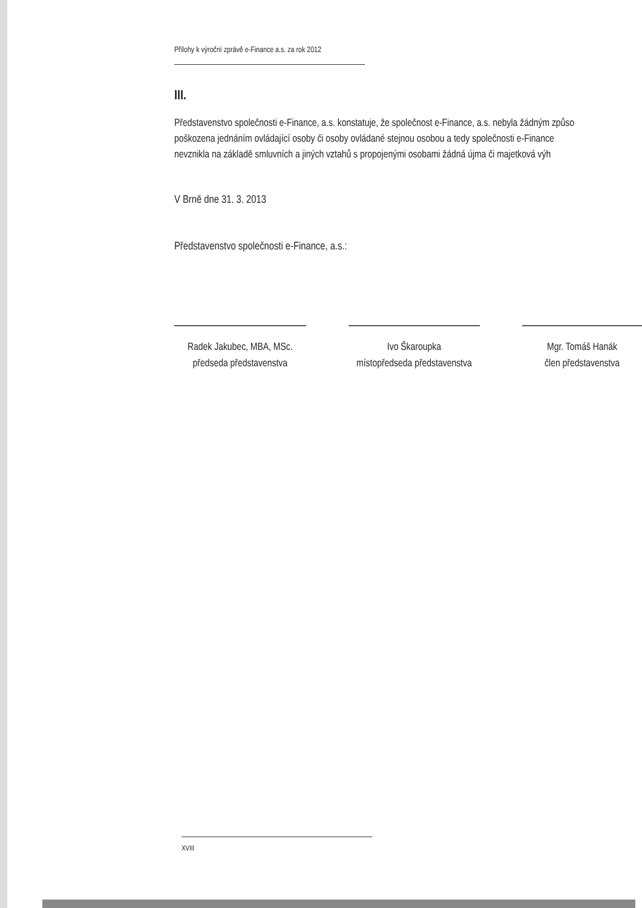Přílohy k výroční zprávě e-Finance a.s. za rok 2012
III.
Představenstvo společnosti e-Finance, a.s. konstatuje, že společnost e-Finance, a.s. nebyla žádným způso
poškozena jednáním ovládající osoby či osoby ovládané stejnou osobou a tedy společnosti e-Finance
nevznikla na základě smluvních a jiných vztahů s propojenými osobami žádná újma či majetková výh
V Brně dne 31. 3. 2013
Představenstvo společnosti e-Finance, a.s.:
Radek Jakubec, MBA, MSc.
předseda představenstva
Ivo Škaroupka
místopředseda představenstva
Mgr. Tomáš Hanák
člen představenstva
XVIII